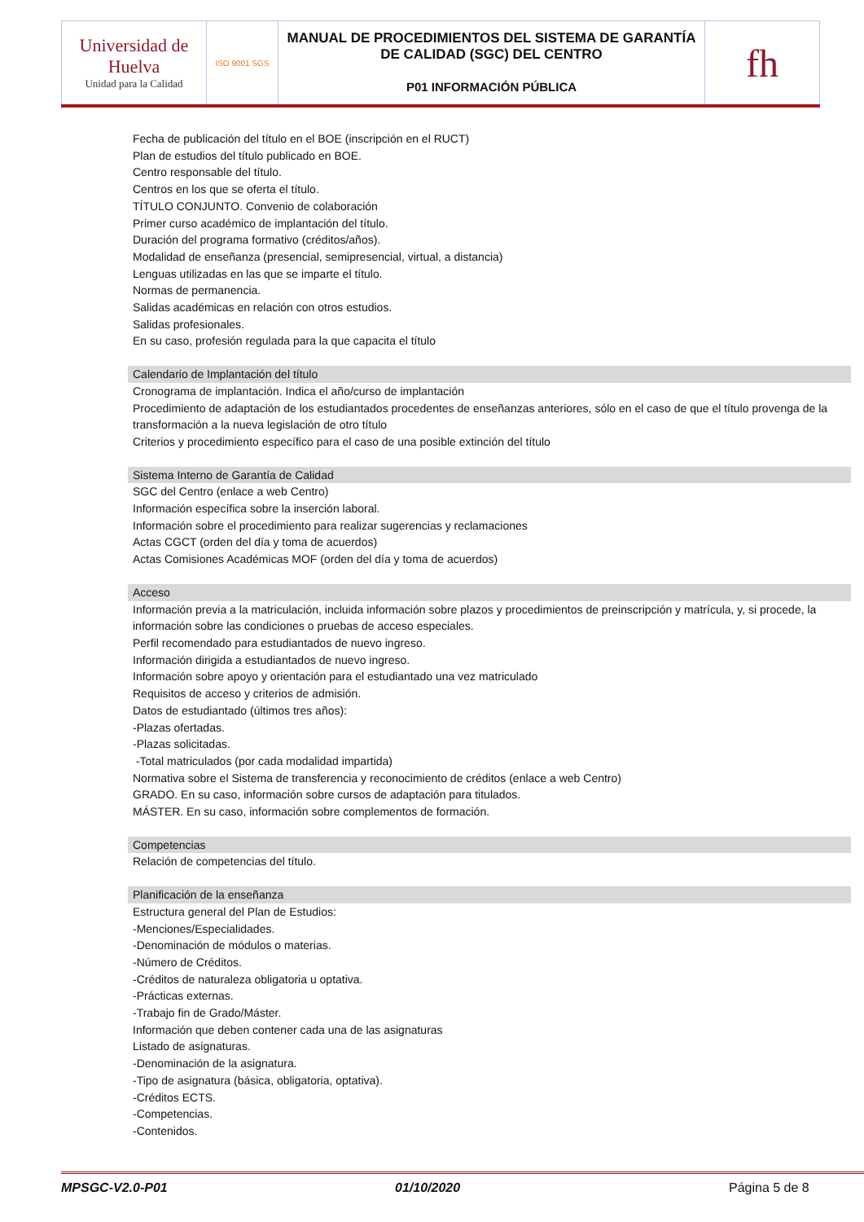| Universidad de Huelva Unidad para la Calidad | ISO 9001 SGS | MANUAL DE PROCEDIMIENTOS DEL SISTEMA DE GARANTÍA DE CALIDAD (SGC) DEL CENTRO P01 INFORMACIÓN PÚBLICA | fh |
Fecha de publicación del título en el BOE (inscripción en el RUCT)
Plan de estudios del título publicado en BOE.
Centro responsable del título.
Centros en los que se oferta el título.
TÍTULO CONJUNTO. Convenio de colaboración
Primer curso académico de implantación del título.
Duración del programa formativo (créditos/años).
Modalidad de enseñanza (presencial, semipresencial, virtual, a distancia)
Lenguas utilizadas en las que se imparte el título.
Normas de permanencia.
Salidas académicas en relación con otros estudios.
Salidas profesionales.
En su caso, profesión regulada para la que capacita el título
Calendario de Implantación del título
Cronograma de implantación. Indica el año/curso de implantación
Procedimiento de adaptación de los estudiantados procedentes de enseñanzas anteriores, sólo en el caso de que el título provenga de la transformación a la nueva legislación de otro título
Criterios y procedimiento específico para el caso de una posible extinción del título
Sistema Interno de Garantía de Calidad
SGC del Centro (enlace a web Centro)
Información específica sobre la inserción laboral.
Información sobre el procedimiento para realizar sugerencias y reclamaciones
Actas CGCT (orden del día y toma de acuerdos)
Actas Comisiones Académicas MOF (orden del día y toma de acuerdos)
Acceso
Información previa a la matriculación, incluida información sobre plazos y procedimientos de preinscripción y matrícula, y, si procede, la información sobre las condiciones o pruebas de acceso especiales.
Perfil recomendado para estudiantados de nuevo ingreso.
Información dirigida a estudiantados de nuevo ingreso.
Información sobre apoyo y orientación para el estudiantado una vez matriculado
Requisitos de acceso y criterios de admisión.
Datos de estudiantado (últimos tres años):
-Plazas ofertadas.
-Plazas solicitadas.
-Total matriculados (por cada modalidad impartida)
Normativa sobre el Sistema de transferencia y reconocimiento de créditos (enlace a web Centro)
GRADO. En su caso, información sobre cursos de adaptación para titulados.
MÁSTER. En su caso, información sobre complementos de formación.
Competencias
Relación de competencias del título.
Planificación de la enseñanza
Estructura general del Plan de Estudios:
-Menciones/Especialidades.
-Denominación de módulos o materias.
-Número de Créditos.
-Créditos de naturaleza obligatoria u optativa.
-Prácticas externas.
-Trabajo fin de Grado/Máster.
Información que deben contener cada una de las asignaturas
Listado de asignaturas.
-Denominación de la asignatura.
-Tipo de asignatura (básica, obligatoria, optativa).
-Créditos ECTS.
-Competencias.
-Contenidos.
MPSGC-V2.0-P01 01/10/2020 Página 5 de 8